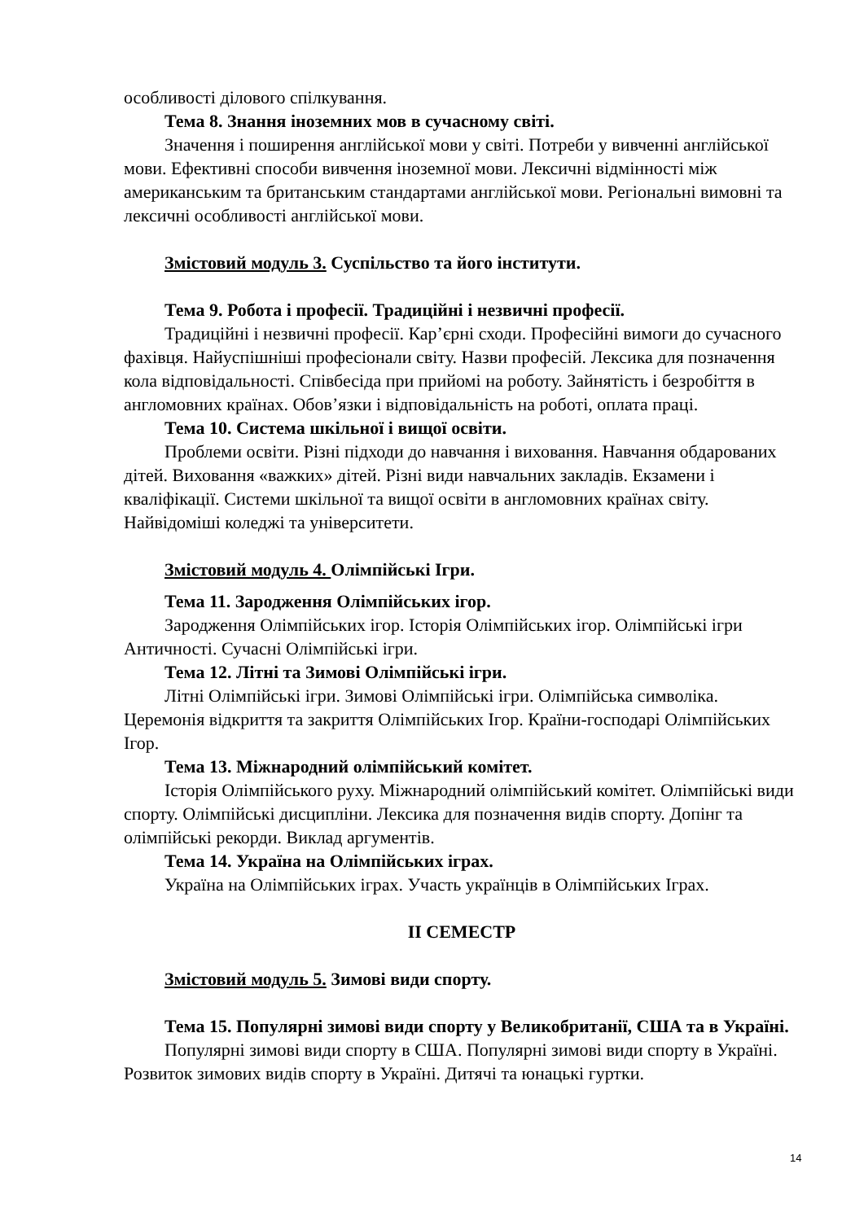особливості ділового спілкування.
Тема 8. Знання іноземних мов в сучасному світі.
Значення і поширення англійської мови у світі. Потреби у вивченні англійської мови. Ефективні способи вивчення іноземної мови. Лексичні відмінності між американським та британським стандартами англійської мови. Регіональні вимовні та лексичні особливості англійської мови.
Змістовий модуль 3. Суспільство та його інститути.
Тема 9. Робота і професії. Традиційні і незвичні професії.
Традиційні і незвичні професії. Кар’єрні сходи. Професійні вимоги до сучасного фахівця. Найуспішніші професіонали світу. Назви професій. Лексика для позначення кола відповідальності. Співбесіда при прийомі на роботу. Зайнятість і безробіття в англомовних країнах. Обов’язки і відповідальність на роботі, оплата праці.
Тема 10. Система шкільної і вищої освіти.
Проблеми освіти. Різні підходи до навчання і виховання. Навчання обдарованих дітей. Виховання «важких» дітей. Різні види навчальних закладів. Екзамени і кваліфікації. Системи шкільної та вищої освіти в англомовних країнах світу. Найвідоміші коледжі та університети.
Змістовий модуль 4. Олімпійські Ігри.
Тема 11. Зародження Олімпійських ігор.
Зародження Олімпійських ігор. Історія Олімпійських ігор. Олімпійські ігри Античності. Сучасні Олімпійські ігри.
Тема 12. Літні та Зимові Олімпійські ігри.
Літні Олімпійські ігри. Зимові Олімпійські ігри. Олімпійська символіка. Церемонія відкриття та закриття Олімпійських Ігор. Країни-господарі Олімпійських Ігор.
Тема 13. Міжнародний олімпійський комітет.
Історія Олімпійського руху. Міжнародний олімпійський комітет. Олімпійські види спорту. Олімпійські дисципліни. Лексика для позначення видів спорту. Допінг та олімпійські рекорди. Виклад аргументів.
Тема 14. Україна на Олімпійських іграх.
Україна на Олімпійських іграх. Участь українців в Олімпійських Іграх.
ІІ СЕМЕСТР
Змістовий модуль 5. Зимові види спорту.
Тема 15. Популярні зимові види спорту у Великобританії, США та в Україні.
Популярні зимові види спорту в США. Популярні зимові види спорту в Україні. Розвиток зимових видів спорту в Україні. Дитячі та юнацькі гуртки.
14